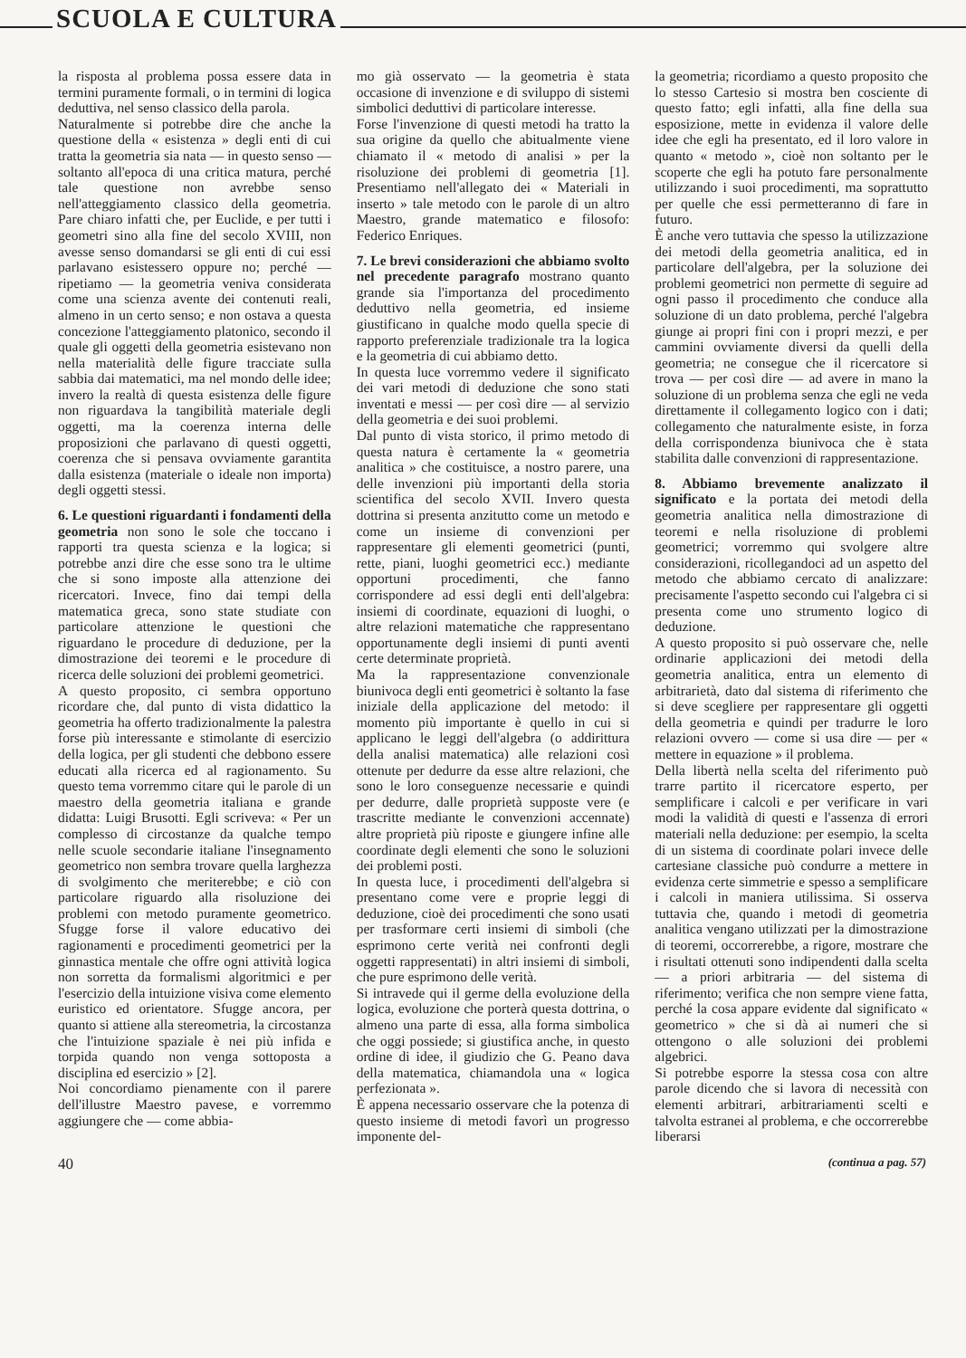SCUOLA E CULTURA
la risposta al problema possa essere data in termini puramente formali, o in termini di logica deduttiva, nel senso classico della parola.
Naturalmente si potrebbe dire che anche la questione della « esistenza » degli enti di cui tratta la geometria sia nata — in questo senso — soltanto all'epoca di una critica matura, perché tale questione non avrebbe senso nell'atteggiamento classico della geometria. Pare chiaro infatti che, per Euclide, e per tutti i geometri sino alla fine del secolo XVIII, non avesse senso domandarsi se gli enti di cui essi parlavano esistessero oppure no; perché — ripetiamo — la geometria veniva considerata come una scienza avente dei contenuti reali, almeno in un certo senso; e non ostava a questa concezione l'atteggiamento platonico, secondo il quale gli oggetti della geometria esistevano non nella materialità delle figure tracciate sulla sabbia dai matematici, ma nel mondo delle idee; invero la realtà di questa esistenza delle figure non riguardava la tangibilità materiale degli oggetti, ma la coerenza interna delle proposizioni che parlavano di questi oggetti, coerenza che si pensava ovviamente garantita dalla esistenza (materiale o ideale non importa) degli oggetti stessi.
6. Le questioni riguardanti i fondamenti della geometria non sono le sole che toccano i rapporti tra questa scienza e la logica; si potrebbe anzi dire che esse sono tra le ultime che si sono imposte alla attenzione dei ricercatori. Invece, fino dai tempi della matematica greca, sono state studiate con particolare attenzione le questioni che riguardano le procedure di deduzione, per la dimostrazione dei teoremi e le procedure di ricerca delle soluzioni dei problemi geometrici.
A questo proposito, ci sembra opportuno ricordare che, dal punto di vista didattico la geometria ha offerto tradizionalmente la palestra forse più interessante e stimolante di esercizio della logica, per gli studenti che debbono essere educati alla ricerca ed al ragionamento. Su questo tema vorremmo citare qui le parole di un maestro della geometria italiana e grande didatta: Luigi Brusotti. Egli scriveva: « Per un complesso di circostanze da qualche tempo nelle scuole secondarie italiane l'insegnamento geometrico non sembra trovare quella larghezza di svolgimento che meriterebbe; e ciò con particolare riguardo alla risoluzione dei problemi con metodo puramente geometrico. Sfugge forse il valore educativo dei ragionamenti e procedimenti geometrici per la ginnastica mentale che offre ogni attività logica non sorretta da formalismi algoritmici e per l'esercizio della intuizione visiva come elemento euristico ed orientatore. Sfugge ancora, per quanto si attiene alla stereometria, la circostanza che l'intuizione spaziale è nei più infida e torpida quando non venga sottoposta a disciplina ed esercizio » [2].
Noi concordiamo pienamente con il parere dell'illustre Maestro pavese, e vorremmo aggiungere che — come abbia-
mo già osservato — la geometria è stata occasione di invenzione e di sviluppo di sistemi simbolici deduttivi di particolare interesse.
Forse l'invenzione di questi metodi ha tratto la sua origine da quello che abitualmente viene chiamato il « metodo di analisi » per la risoluzione dei problemi di geometria [1]. Presentiamo nell'allegato dei « Materiali in inserto » tale metodo con le parole di un altro Maestro, grande matematico e filosofo: Federico Enriques.
7. Le brevi considerazioni che abbiamo svolto nel precedente paragrafo mostrano quanto grande sia l'importanza del procedimento deduttivo nella geometria, ed insieme giustificano in qualche modo quella specie di rapporto preferenziale tradizionale tra la logica e la geometria di cui abbiamo detto.
In questa luce vorremmo vedere il significato dei vari metodi di deduzione che sono stati inventati e messi — per così dire — al servizio della geometria e dei suoi problemi.
Dal punto di vista storico, il primo metodo di questa natura è certamente la « geometria analitica » che costituisce, a nostro parere, una delle invenzioni più importanti della storia scientifica del secolo XVII. Invero questa dottrina si presenta anzitutto come un metodo e come un insieme di convenzioni per rappresentare gli elementi geometrici (punti, rette, piani, luoghi geometrici ecc.) mediante opportuni procedimenti, che fanno corrispondere ad essi degli enti dell'algebra: insiemi di coordinate, equazioni di luoghi, o altre relazioni matematiche che rappresentano opportunamente degli insiemi di punti aventi certe determinate proprietà.
Ma la rappresentazione convenzionale biunivoca degli enti geometrici è soltanto la fase iniziale della applicazione del metodo: il momento più importante è quello in cui si applicano le leggi dell'algebra (o addirittura della analisi matematica) alle relazioni così ottenute per dedurre da esse altre relazioni, che sono le loro conseguenze necessarie e quindi per dedurre, dalle proprietà supposte vere (e trascritte mediante le convenzioni accennate) altre proprietà più riposte e giungere infine alle coordinate degli elementi che sono le soluzioni dei problemi posti.
In questa luce, i procedimenti dell'algebra si presentano come vere e proprie leggi di deduzione, cioè dei procedimenti che sono usati per trasformare certi insiemi di simboli (che esprimono certe verità nei confronti degli oggetti rappresentati) in altri insiemi di simboli, che pure esprimono delle verità.
Si intravede qui il germe della evoluzione della logica, evoluzione che porterà questa dottrina, o almeno una parte di essa, alla forma simbolica che oggi possiede; si giustifica anche, in questo ordine di idee, il giudizio che G. Peano dava della matematica, chiamandola una « logica perfezionata ».
È appena necessario osservare che la potenza di questo insieme di metodi favorì un progresso imponente del-
la geometria; ricordiamo a questo proposito che lo stesso Cartesio si mostra ben cosciente di questo fatto; egli infatti, alla fine della sua esposizione, mette in evidenza il valore delle idee che egli ha presentato, ed il loro valore in quanto « metodo », cioè non soltanto per le scoperte che egli ha potuto fare personalmente utilizzando i suoi procedimenti, ma soprattutto per quelle che essi permetteranno di fare in futuro.
È anche vero tuttavia che spesso la utilizzazione dei metodi della geometria analitica, ed in particolare dell'algebra, per la soluzione dei problemi geometrici non permette di seguire ad ogni passo il procedimento che conduce alla soluzione di un dato problema, perché l'algebra giunge ai propri fini con i propri mezzi, e per cammini ovviamente diversi da quelli della geometria; ne consegue che il ricercatore si trova — per così dire — ad avere in mano la soluzione di un problema senza che egli ne veda direttamente il collegamento logico con i dati; collegamento che naturalmente esiste, in forza della corrispondenza biunivoca che è stata stabilita dalle convenzioni di rappresentazione.
8. Abbiamo brevemente analizzato il significato e la portata dei metodi della geometria analitica nella dimostrazione di teoremi e nella risoluzione di problemi geometrici; vorremmo qui svolgere altre considerazioni, ricollegandoci ad un aspetto del metodo che abbiamo cercato di analizzare: precisamente l'aspetto secondo cui l'algebra ci si presenta come uno strumento logico di deduzione.
A questo proposito si può osservare che, nelle ordinarie applicazioni dei metodi della geometria analitica, entra un elemento di arbitrarietà, dato dal sistema di riferimento che si deve scegliere per rappresentare gli oggetti della geometria e quindi per tradurre le loro relazioni ovvero — come si usa dire — per « mettere in equazione » il problema.
Della libertà nella scelta del riferimento può trarre partito il ricercatore esperto, per semplificare i calcoli e per verificare in vari modi la validità di questi e l'assenza di errori materiali nella deduzione: per esempio, la scelta di un sistema di coordinate polari invece delle cartesiane classiche può condurre a mettere in evidenza certe simmetrie e spesso a semplificare i calcoli in maniera utilissima. Si osserva tuttavia che, quando i metodi di geometria analitica vengano utilizzati per la dimostrazione di teoremi, occorrerebbe, a rigore, mostrare che i risultati ottenuti sono indipendenti dalla scelta — a priori arbitraria — del sistema di riferimento; verifica che non sempre viene fatta, perché la cosa appare evidente dal significato « geometrico » che si dà ai numeri che si ottengono o alle soluzioni dei problemi algebrici.
Si potrebbe esporre la stessa cosa con altre parole dicendo che si lavora di necessità con elementi arbitrari, arbitrariamenti scelti e talvolta estranei al problema, e che occorrerebbe liberarsi
40 (continua a pag. 57)